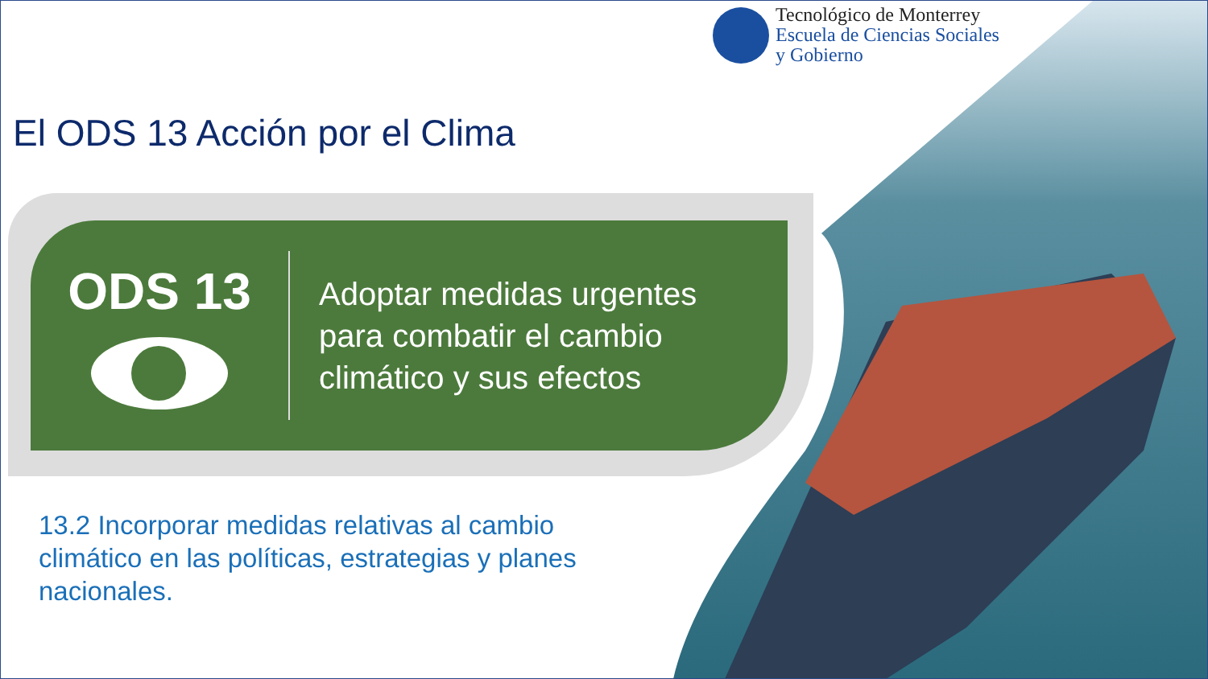Tecnológico de Monterrey
Escuela de Ciencias Sociales
y Gobierno
El ODS 13 Acción por el Clima
ODS 13
Adoptar medidas urgentes
para combatir el cambio
climático y sus efectos
13.2 Incorporar medidas relativas al cambio climático en las políticas, estrategias y planes nacionales.